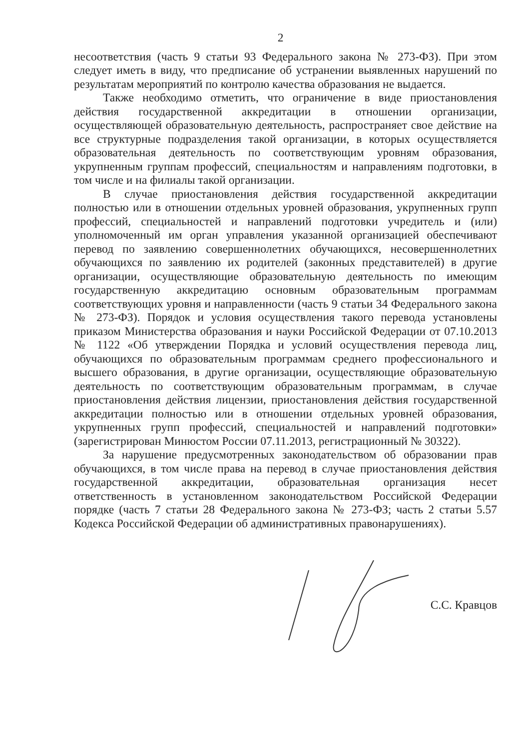2
несоответствия (часть 9 статьи 93 Федерального закона № 273-ФЗ). При этом следует иметь в виду, что предписание об устранении выявленных нарушений по результатам мероприятий по контролю качества образования не выдается.
Также необходимо отметить, что ограничение в виде приостановления действия государственной аккредитации в отношении организации, осуществляющей образовательную деятельность, распространяет свое действие на все структурные подразделения такой организации, в которых осуществляется образовательная деятельность по соответствующим уровням образования, укрупненным группам профессий, специальностям и направлениям подготовки, в том числе и на филиалы такой организации.
В случае приостановления действия государственной аккредитации полностью или в отношении отдельных уровней образования, укрупненных групп профессий, специальностей и направлений подготовки учредитель и (или) уполномоченный им орган управления указанной организацией обеспечивают перевод по заявлению совершеннолетних обучающихся, несовершеннолетних обучающихся по заявлению их родителей (законных представителей) в другие организации, осуществляющие образовательную деятельность по имеющим государственную аккредитацию основным образовательным программам соответствующих уровня и направленности (часть 9 статьи 34 Федерального закона № 273-ФЗ). Порядок и условия осуществления такого перевода установлены приказом Министерства образования и науки Российской Федерации от 07.10.2013 № 1122 «Об утверждении Порядка и условий осуществления перевода лиц, обучающихся по образовательным программам среднего профессионального и высшего образования, в другие организации, осуществляющие образовательную деятельность по соответствующим образовательным программам, в случае приостановления действия лицензии, приостановления действия государственной аккредитации полностью или в отношении отдельных уровней образования, укрупненных групп профессий, специальностей и направлений подготовки» (зарегистрирован Минюстом России 07.11.2013, регистрационный № 30322).
За нарушение предусмотренных законодательством об образовании прав обучающихся, в том числе права на перевод в случае приостановления действия государственной аккредитации, образовательная организация несет ответственность в установленном законодательством Российской Федерации порядке (часть 7 статьи 28 Федерального закона № 273-ФЗ; часть 2 статьи 5.57 Кодекса Российской Федерации об административных правонарушениях).
С.С. Кравцов